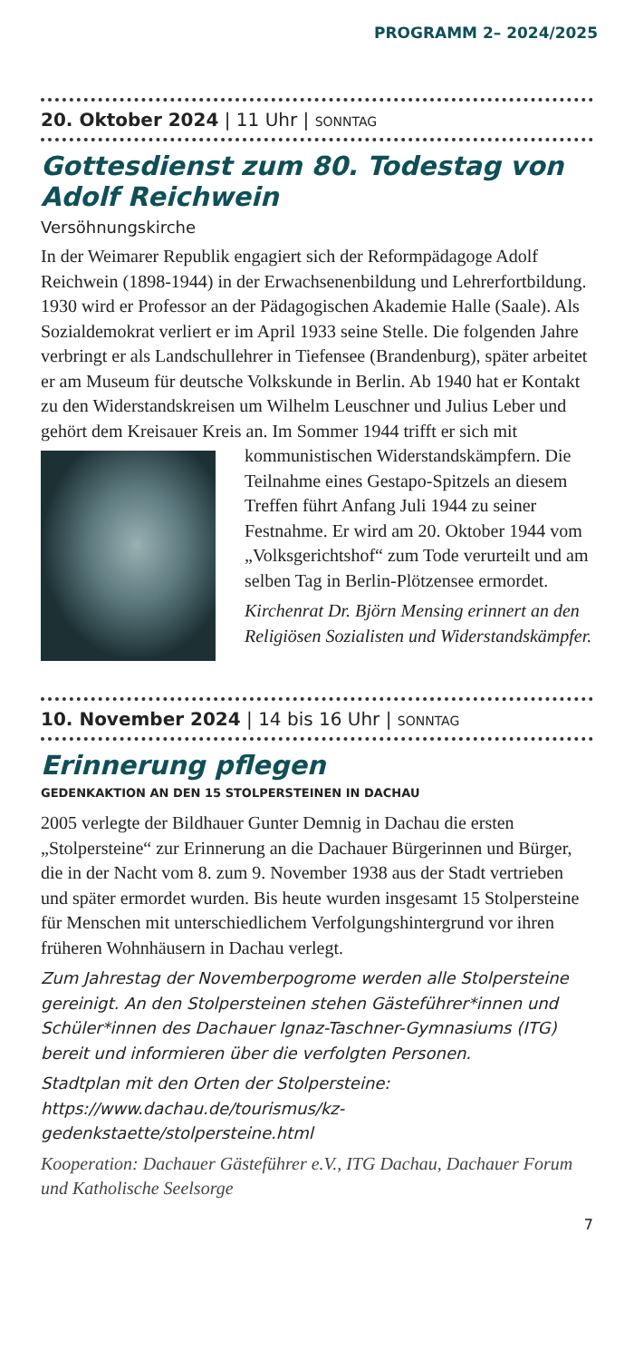PROGRAMM 2– 2024/2025
20. Oktober 2024 | 11 Uhr | SONNTAG
Gottesdienst zum 80. Todestag von Adolf Reichwein
Versöhnungskirche
In der Weimarer Republik engagiert sich der Reformpädagoge Adolf Reichwein (1898-1944) in der Erwachsenenbildung und Lehrerfortbildung. 1930 wird er Professor an der Pädagogischen Akademie Halle (Saale). Als Sozialdemokrat verliert er im April 1933 seine Stelle. Die folgenden Jahre verbringt er als Landschullehrer in Tiefensee (Brandenburg), später arbeitet er am Museum für deutsche Volkskunde in Berlin. Ab 1940 hat er Kontakt zu den Widerstandskreisen um Wilhelm Leuschner und Julius Leber und gehört dem Kreisauer Kreis an. Im Sommer 1944 trifft er sich mit kommunistischen Widerstandskämpfern. Die Teilnahme eines Gestapo-Spitzels an diesem Treffen führt Anfang Juli 1944 zu seiner Festnahme. Er wird am 20. Oktober 1944 vom „Volksgerichtshof“ zum Tode verurteilt und am selben Tag in Berlin-Plötzensee ermordet.
Kirchenrat Dr. Björn Mensing erinnert an den Religiösen Sozialisten und Widerstandskämpfer.
10. November 2024 | 14 bis 16 Uhr | SONNTAG
Erinnerung pflegen
GEDENKAKTION AN DEN 15 STOLPERSTEINEN IN DACHAU
2005 verlegte der Bildhauer Gunter Demnig in Dachau die ersten „Stolpersteine“ zur Erinnerung an die Dachauer Bürgerinnen und Bürger, die in der Nacht vom 8. zum 9. November 1938 aus der Stadt vertrieben und später ermordet wurden. Bis heute wurden insgesamt 15 Stolpersteine für Menschen mit unterschiedlichem Verfolgungshintergrund vor ihren früheren Wohnhäusern in Dachau verlegt.
Zum Jahrestag der Novemberpogrome werden alle Stolpersteine gereinigt. An den Stolpersteinen stehen Gästeführer*innen und Schüler*innen des Dachauer Ignaz-Taschner-Gymnasiums (ITG) bereit und informieren über die verfolgten Personen.
Stadtplan mit den Orten der Stolpersteine: https://www.dachau.de/tourismus/kz-gedenkstaette/stolpersteine.html
Kooperation: Dachauer Gästeführer e.V., ITG Dachau, Dachauer Forum und Katholische Seelsorge
7